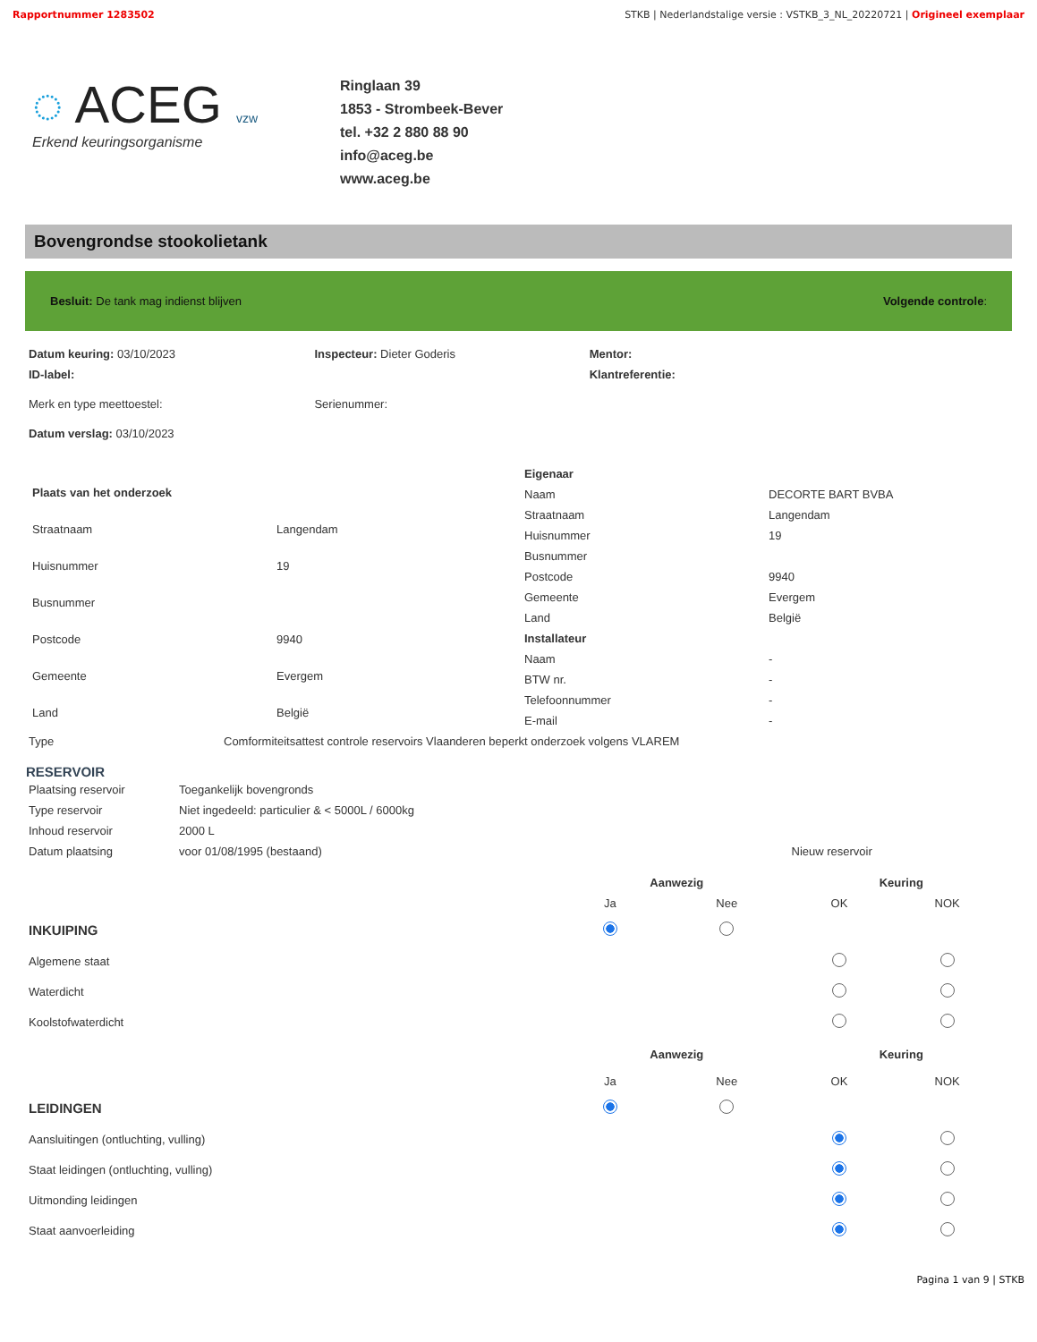Rapportnummer 1283502 STKB | Nederlandstalige versie : VSTKB_3_NL_20220721 | Origineel exemplaar
◌ ACEG vzw
Erkend keuringsorganisme
Ringlaan 39
1853 - Strombeek-Bever
tel. +32 2 880 88 90
info@aceg.be
www.aceg.be
Bovengrondse stookolietank
Besluit: De tank mag indienst blijven Volgende controle:
| Datum keuring: 03/10/2023 | Inspecteur: Dieter Goderis | Mentor: |
| ID-label: | | Klantreferentie: |
| Merk en type meettoestel: | Serienummer: | |
| Datum verslag: 03/10/2023 | | |
| Plaats van het onderzoek | |
| Straatnaam | Langendam |
| Huisnummer | 19 |
| Busnummer | |
| Postcode | 9940 |
| Gemeente | Evergem |
| Land | België |
| Eigenaar | |
| Naam | DECORTE BART BVBA |
| Straatnaam | Langendam |
| Huisnummer | 19 |
| Busnummer | |
| Postcode | 9940 |
| Gemeente | Evergem |
| Land | België |
| Installateur | |
| Naam | - |
| BTW nr. | - |
| Telefoonnummer | - |
| E-mail | - |
| Type | Comformiteitsattest controle reservoirs Vlaanderen beperkt onderzoek volgens VLAREM |
RESERVOIR
| Plaatsing reservoir | Toegankelijk bovengronds | |
| Type reservoir | Niet ingedeeld: particulier & < 5000L / 6000kg | |
| Inhoud reservoir | 2000 L | |
| Datum plaatsing | voor 01/08/1995 (bestaand) | Nieuw reservoir |
| | Aanwezig | | Keuring | |
| --- | --- | --- | --- | --- |
| | Ja | Nee | OK | NOK |
| INKUIPING | | | | |
| Algemene staat | | | | |
| Waterdicht | | | | |
| Koolstofwaterdicht | | | | |
| | Aanwezig | | Keuring | |
| | Ja | Nee | OK | NOK |
| LEIDINGEN | | | | |
| Aansluitingen (ontluchting, vulling) | | | | |
| Staat leidingen (ontluchting, vulling) | | | | |
| Uitmonding leidingen | | | | |
| Staat aanvoerleiding | | | | |
Pagina 1 van 9 | STKB